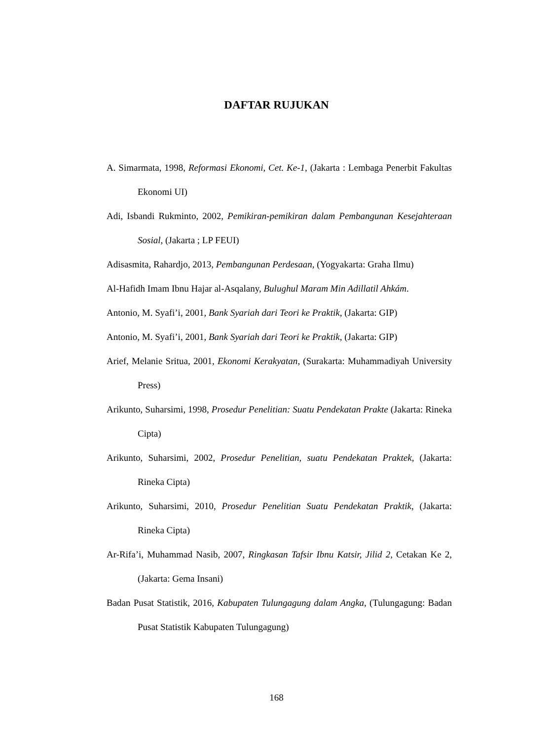DAFTAR RUJUKAN
A. Simarmata, 1998, Reformasi Ekonomi, Cet. Ke-1, (Jakarta : Lembaga Penerbit Fakultas Ekonomi UI)
Adi, Isbandi Rukminto, 2002, Pemikiran-pemikiran dalam Pembangunan Kesejahteraan Sosial, (Jakarta ; LP FEUI)
Adisasmita, Rahardjo, 2013, Pembangunan Perdesaan, (Yogyakarta: Graha Ilmu)
Al-Hafidh Imam Ibnu Hajar al-Asqalany, Bulughul Maram Min Adillatil Ahkám.
Antonio, M. Syafi’i, 2001, Bank Syariah dari Teori ke Praktik, (Jakarta: GIP)
Antonio, M. Syafi’i, 2001, Bank Syariah dari Teori ke Praktik, (Jakarta: GIP)
Arief, Melanie Sritua, 2001, Ekonomi Kerakyatan, (Surakarta: Muhammadiyah University Press)
Arikunto, Suharsimi, 1998, Prosedur Penelitian: Suatu Pendekatan Prakte (Jakarta: Rineka Cipta)
Arikunto, Suharsimi, 2002, Prosedur Penelitian, suatu Pendekatan Praktek, (Jakarta: Rineka Cipta)
Arikunto, Suharsimi, 2010, Prosedur Penelitian Suatu Pendekatan Praktik, (Jakarta: Rineka Cipta)
Ar-Rifa’i, Muhammad Nasib, 2007, Ringkasan Tafsir Ibnu Katsir, Jilid 2, Cetakan Ke 2, (Jakarta: Gema Insani)
Badan Pusat Statistik, 2016, Kabupaten Tulungagung dalam Angka, (Tulungagung: Badan Pusat Statistik Kabupaten Tulungagung)
168